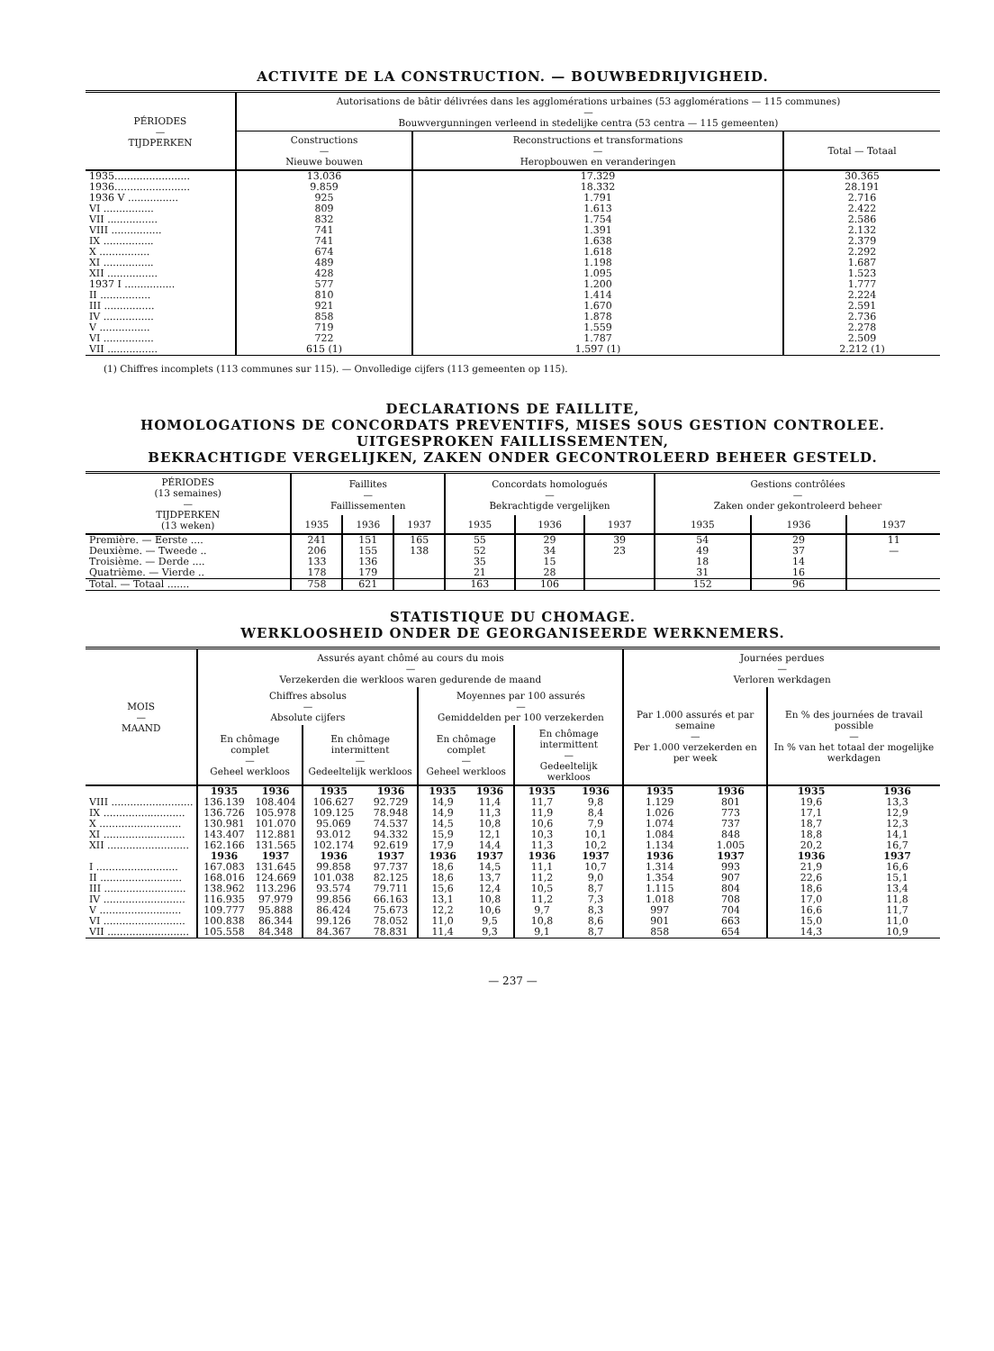ACTIVITE DE LA CONSTRUCTION. — BOUWBEDRIJVIGHEID.
| PÉRIODES — TIJDPERKEN | Autorisations de bâtir délivrées dans les agglomérations urbaines (53 agglomérations — 115 communes) — Bouwvergunningen verleend in stedelijke centra (53 centra — 115 gemeenten) | | |
| --- | --- | --- | --- |
| | Constructions — Nieuwe bouwen | Reconstructions et transformations — Heropbouwen en veranderingen | Total — Totaal |
| 1935........................ | 13.036 | 17.329 | 30.365 |
| 1936........................ | 9.859 | 18.332 | 28.191 |
| 1936 V ................ | 925 | 1.791 | 2.716 |
| VI ................ | 809 | 1.613 | 2.422 |
| VII ................ | 832 | 1.754 | 2.586 |
| VIII ................ | 741 | 1.391 | 2.132 |
| IX ................ | 741 | 1.638 | 2.379 |
| X ................ | 674 | 1.618 | 2.292 |
| XI ................ | 489 | 1.198 | 1.687 |
| XII ................ | 428 | 1.095 | 1.523 |
| 1937 I ................ | 577 | 1.200 | 1.777 |
| II ................ | 810 | 1.414 | 2.224 |
| III ................ | 921 | 1.670 | 2.591 |
| IV ................ | 858 | 1.878 | 2.736 |
| V ................ | 719 | 1.559 | 2.278 |
| VI ................ | 722 | 1.787 | 2.509 |
| VII ................ | 615 (1) | 1.597 (1) | 2.212 (1) |
(1) Chiffres incomplets (113 communes sur 115). — Onvolledige cijfers (113 gemeenten op 115).
DECLARATIONS DE FAILLITE,
HOMOLOGATIONS DE CONCORDATS PREVENTIFS, MISES SOUS GESTION CONTROLEE.
UITGESPROKEN FAILLISSEMENTEN,
BEKRACHTIGDE VERGELIJKEN, ZAKEN ONDER GECONTROLEERD BEHEER GESTELD.
| PÉRIODES (13 semaines) — TIJDPERKEN (13 weken) | Faillites — Faillissementen | | | Concordats homologués — Bekrachtigde vergelijken | | | Gestions contrôlées — Zaken onder gekontroleerd beheer | | |
| --- | --- | --- | --- | --- | --- | --- | --- | --- | --- |
| | 1935 | 1936 | 1937 | 1935 | 1936 | 1937 | 1935 | 1936 | 1937 |
| Première. — Eerste .... | 241 | 151 | 165 | 55 | 29 | 39 | 54 | 29 | 11 |
| Deuxième. — Tweede .. | 206 | 155 | 138 | 52 | 34 | 23 | 49 | 37 | — |
| Troisième. — Derde .... | 133 | 136 | | 35 | 15 | | 18 | 14 | |
| Quatrième. — Vierde .. | 178 | 179 | | 21 | 28 | | 31 | 16 | |
| Total. — Totaal ....... | 758 | 621 | | 163 | 106 | | 152 | 96 | |
STATISTIQUE DU CHOMAGE.
WERKLOOSHEID ONDER DE GEORGANISEERDE WERKNEMERS.
| MOIS — MAAND | Assurés ayant chômé au cours du mois — Verzekerden die werkloos waren gedurende de maand | | | | | | | | Journées perdues — Verloren werkdagen | | | |
| --- | --- | --- | --- | --- | --- | --- | --- | --- | --- | --- | --- | --- |
| | Chiffres absolus — Absolute cijfers | | | | Moyennes par 100 assurés — Gemiddelden per 100 verzekerden | | | | Par 1.000 assurés et par semaine — Per 1.000 verzekerden en per week | | En % des journées de travail possible — In % van het totaal der mogelijke werkdagen | |
| | En chômage complet — Geheel werkloos | | En chômage intermittent — Gedeeltelijk werkloos | | En chômage complet — Geheel werkloos | | En chômage intermittent — Gedeeltelijk werkloos | | | | | |
| | 1935 | 1936 | 1935 | 1936 | 1935 | 1936 | 1935 | 1936 | 1935 | 1936 | 1935 | 1936 |
| VIII .......................... | 136.139 | 108.404 | 106.627 | 92.729 | 14,9 | 11,4 | 11,7 | 9,8 | 1.129 | 801 | 19,6 | 13,3 |
| IX .......................... | 136.726 | 105.978 | 109.125 | 78.948 | 14,9 | 11,3 | 11,9 | 8,4 | 1.026 | 773 | 17,1 | 12,9 |
| X .......................... | 130.981 | 101.070 | 95.069 | 74.537 | 14,5 | 10,8 | 10,6 | 7,9 | 1.074 | 737 | 18,7 | 12,3 |
| XI .......................... | 143.407 | 112.881 | 93.012 | 94.332 | 15,9 | 12,1 | 10,3 | 10,1 | 1.084 | 848 | 18,8 | 14,1 |
| XII .......................... | 162.166 | 131.565 | 102.174 | 92.619 | 17,9 | 14,4 | 11,3 | 10,2 | 1.134 | 1.005 | 20,2 | 16,7 |
| | 1936 | 1937 | 1936 | 1937 | 1936 | 1937 | 1936 | 1937 | 1936 | 1937 | 1936 | 1937 |
| I .......................... | 167.083 | 131.645 | 99.858 | 97.737 | 18,6 | 14,5 | 11,1 | 10,7 | 1.314 | 993 | 21,9 | 16,6 |
| II .......................... | 168.016 | 124.669 | 101.038 | 82.125 | 18,6 | 13,7 | 11,2 | 9,0 | 1.354 | 907 | 22,6 | 15,1 |
| III .......................... | 138.962 | 113.296 | 93.574 | 79.711 | 15,6 | 12,4 | 10,5 | 8,7 | 1.115 | 804 | 18,6 | 13,4 |
| IV .......................... | 116.935 | 97.979 | 99.856 | 66.163 | 13,1 | 10,8 | 11,2 | 7,3 | 1.018 | 708 | 17,0 | 11,8 |
| V .......................... | 109.777 | 95.888 | 86.424 | 75.673 | 12,2 | 10,6 | 9,7 | 8,3 | 997 | 704 | 16,6 | 11,7 |
| VI .......................... | 100.838 | 86.344 | 99.126 | 78.052 | 11,0 | 9,5 | 10,8 | 8,6 | 901 | 663 | 15,0 | 11,0 |
| VII .......................... | 105.558 | 84.348 | 84.367 | 78.831 | 11,4 | 9,3 | 9,1 | 8,7 | 858 | 654 | 14,3 | 10,9 |
— 237 —